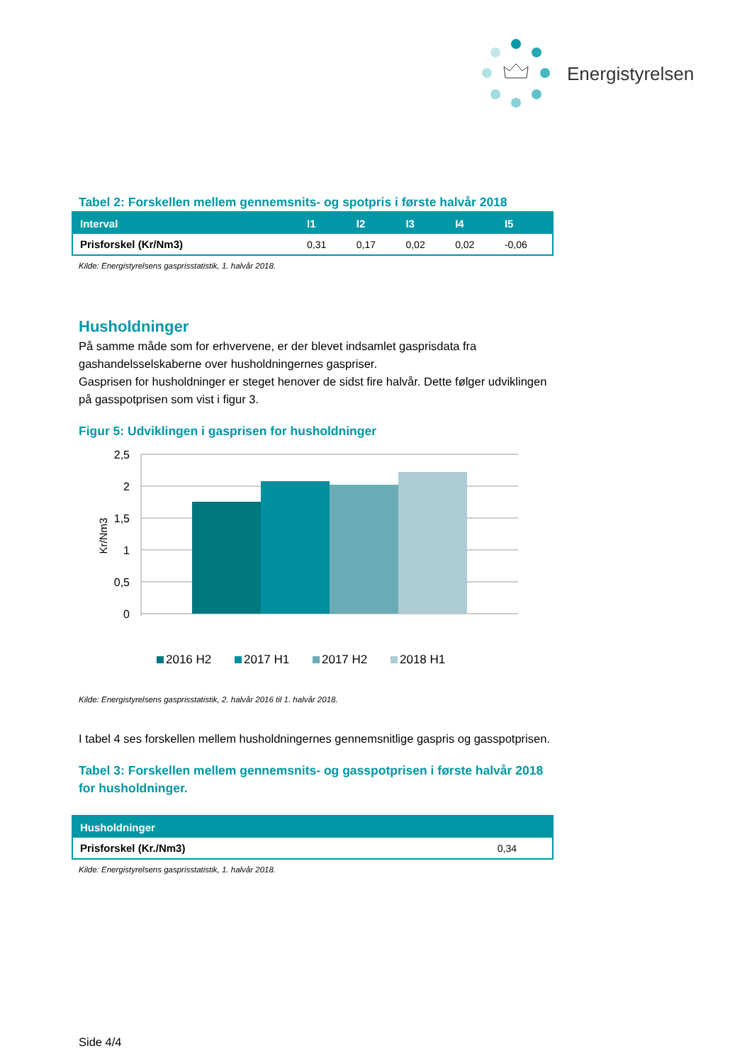Energistyrelsen
Tabel 2: Forskellen mellem gennemsnits- og spotpris i første halvår 2018
| Interval | I1 | I2 | I3 | I4 | I5 |
| --- | --- | --- | --- | --- | --- |
| Prisforskel (Kr/Nm3) | 0,31 | 0,17 | 0,02 | 0,02 | -0,06 |
Kilde: Energistyrelsens gasprisstatistik, 1. halvår 2018.
Husholdninger
På samme måde som for erhvervene, er der blevet indsamlet gasprisdata fra gashandelsselskaberne over husholdningernes gaspriser.
Gasprisen for husholdninger er steget henover de sidst fire halvår. Dette følger udviklingen på gasspotprisen som vist i figur 3.
Figur 5: Udviklingen i gasprisen for husholdninger
2,5
2
1,5
1
0,5
0
Kr/Nm3
2016 H2
2017 H1
2017 H2
2018 H1
Kilde: Energistyrelsens gasprisstatistik, 2. halvår 2016 til 1. halvår 2018.
I tabel 4 ses forskellen mellem husholdningernes gennemsnitlige gaspris og gasspotprisen.
Tabel 3: Forskellen mellem gennemsnits- og gasspotprisen i første halvår 2018 for husholdninger.
| Husholdninger | |
| --- | --- |
| Prisforskel (Kr./Nm3) | 0,34 |
Kilde: Energistyrelsens gasprisstatistik, 1. halvår 2018.
Side 4/4